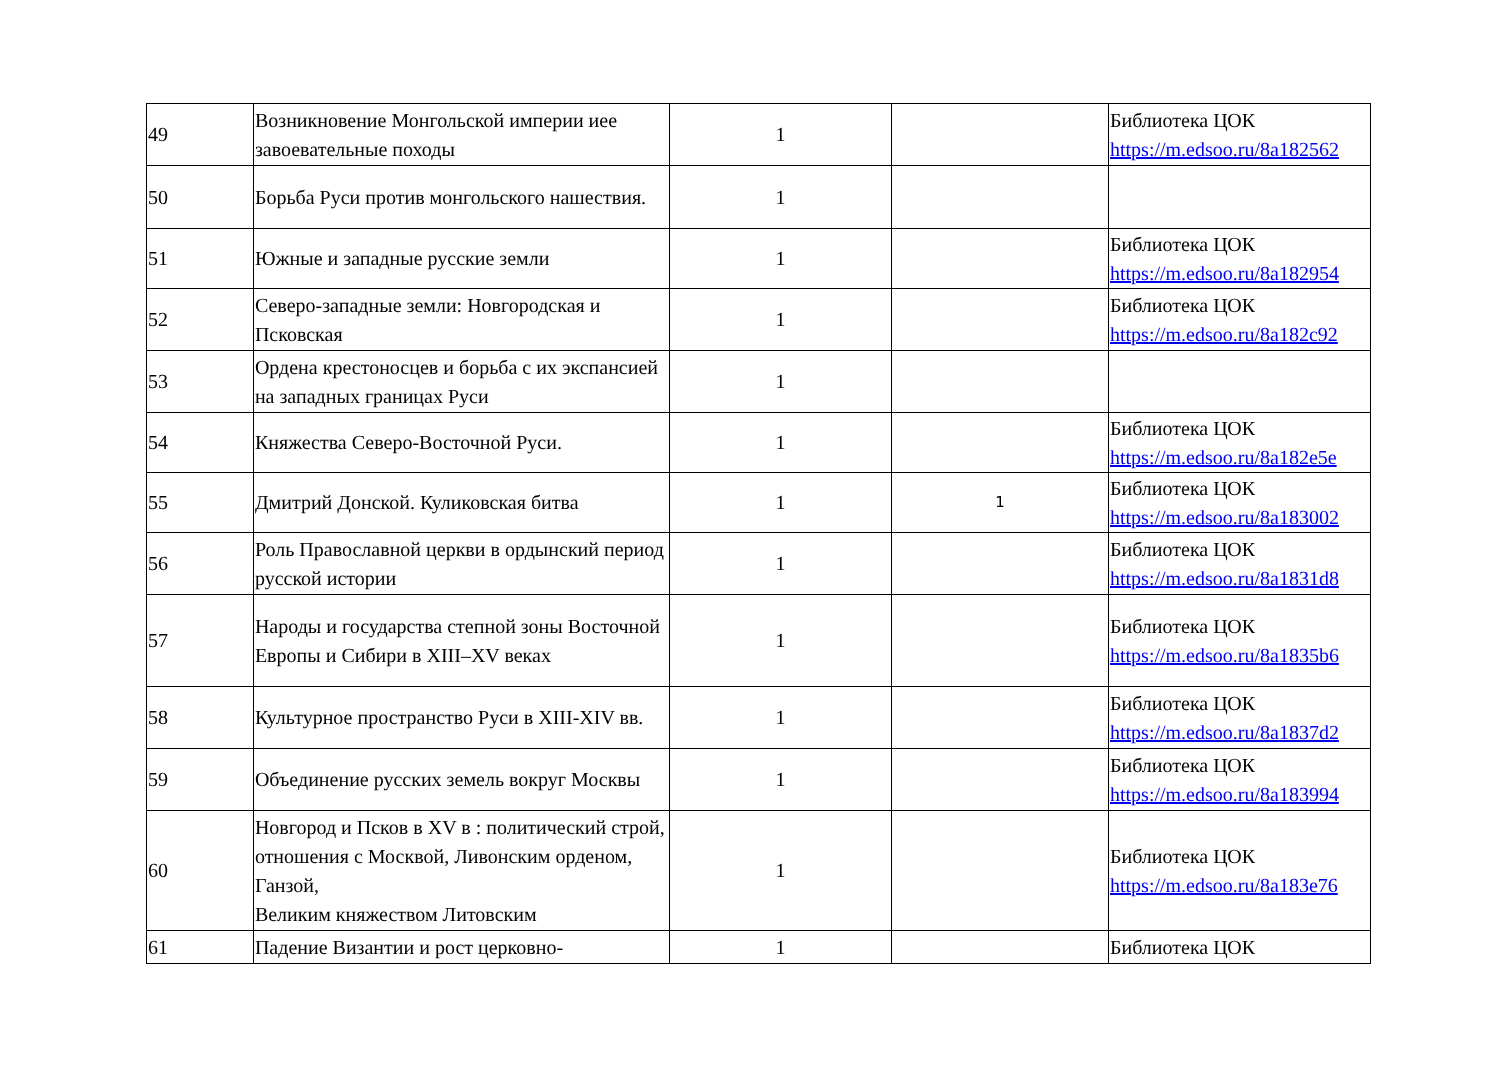| 49 | Возникновение Монгольской империи иее завоевательные походы | 1 | | Библиотека ЦОК https://m.edsoo.ru/8a182562 |
| 50 | Борьба Руси против монгольского нашествия. | 1 | | |
| 51 | Южные и западные русские земли | 1 | | Библиотека ЦОК https://m.edsoo.ru/8a182954 |
| 52 | Северо-западные земли: Новгородская и Псковская | 1 | | Библиотека ЦОК https://m.edsoo.ru/8a182c92 |
| 53 | Ордена крестоносцев и борьба с их экспансией на западных границах Руси | 1 | | |
| 54 | Княжества Северо-Восточной Руси. | 1 | | Библиотека ЦОК https://m.edsoo.ru/8a182e5e |
| 55 | Дмитрий Донской. Куликовская битва | 1 | 1 | Библиотека ЦОК https://m.edsoo.ru/8a183002 |
| 56 | Роль Православной церкви в ордынский период русской истории | 1 | | Библиотека ЦОК https://m.edsoo.ru/8a1831d8 |
| 57 | Народы и государства степной зоны Восточной Европы и Сибири в XIII–XV веках | 1 | | Библиотека ЦОК https://m.edsoo.ru/8a1835b6 |
| 58 | Культурное пространство Руси в XIII-XIV вв. | 1 | | Библиотека ЦОК https://m.edsoo.ru/8a1837d2 |
| 59 | Объединение русских земель вокруг Москвы | 1 | | Библиотека ЦОК https://m.edsoo.ru/8a183994 |
| 60 | Новгород и Псков в XV в : политический строй, отношения с Москвой, Ливонским орденом, Ганзой, Великим княжеством Литовским | 1 | | Библиотека ЦОК https://m.edsoo.ru/8a183e76 |
| 61 | Падение Византии и рост церковно- | 1 | | Библиотека ЦОК |